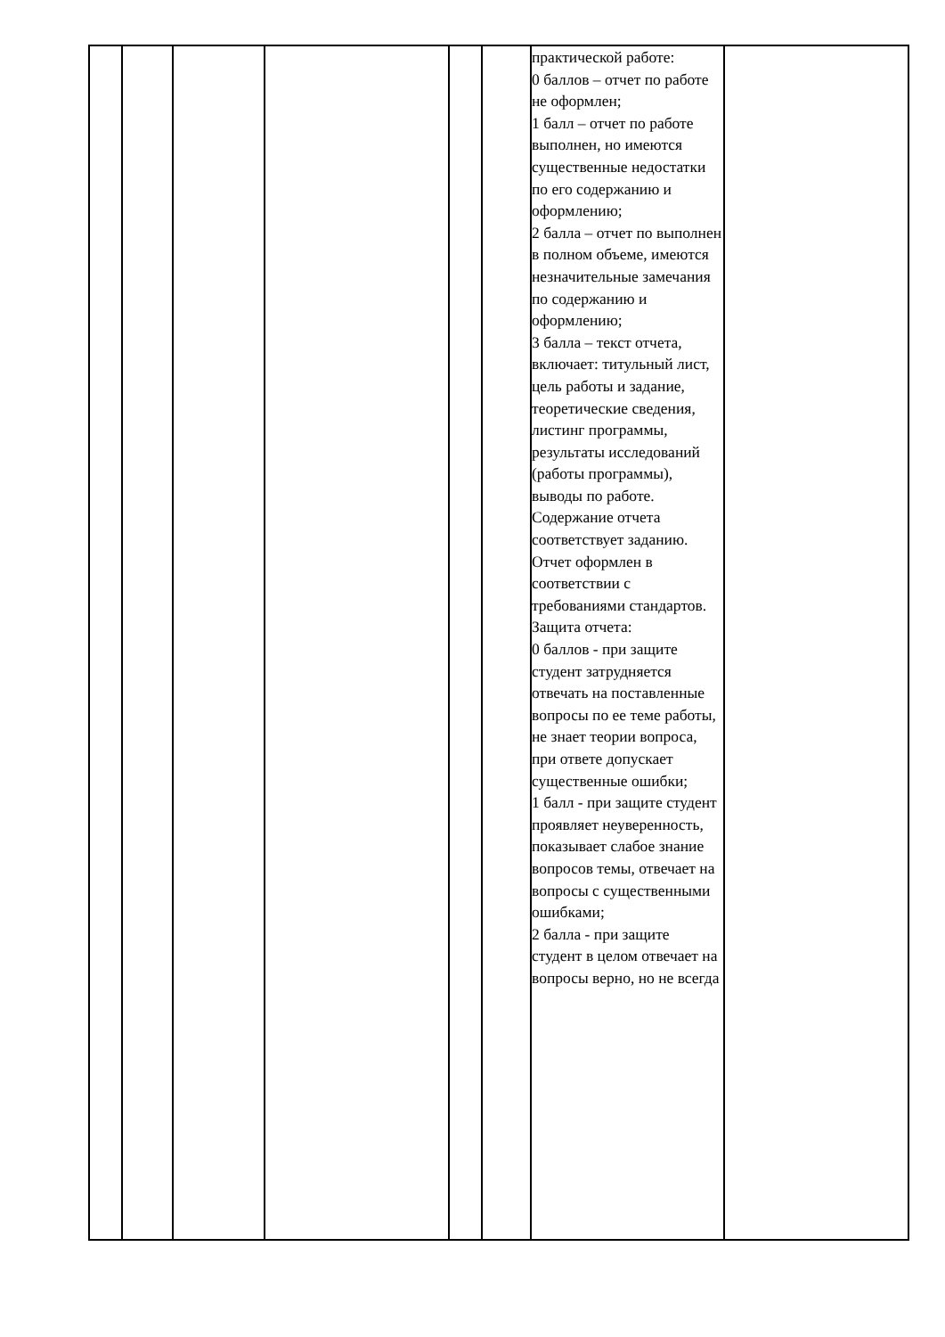| | | | | | | практической работе: 0 баллов – отчет по работе не оформлен; 1 балл – отчет по работе выполнен, но имеются существенные недостатки по его содержанию и оформлению; 2 балла – отчет по выполнен в полном объеме, имеются незначительные замечания по содержанию и оформлению; 3 балла – текст отчета, включает: титульный лист, цель работы и задание, теоретические сведения, листинг программы, результаты исследований (работы программы), выводы по работе. Содержание отчета соответствует заданию. Отчет оформлен в соответствии с требованиями стандартов. Защита отчета: 0 баллов - при защите студент затрудняется отвечать на поставленные вопросы по ее теме работы, не знает теории вопроса, при ответе допускает существенные ошибки; 1 балл - при защите студент проявляет неуверенность, показывает слабое знание вопросов темы, отвечает на вопросы с существенными ошибками; 2 балла - при защите студент в целом отвечает на вопросы верно, но не всегда | |